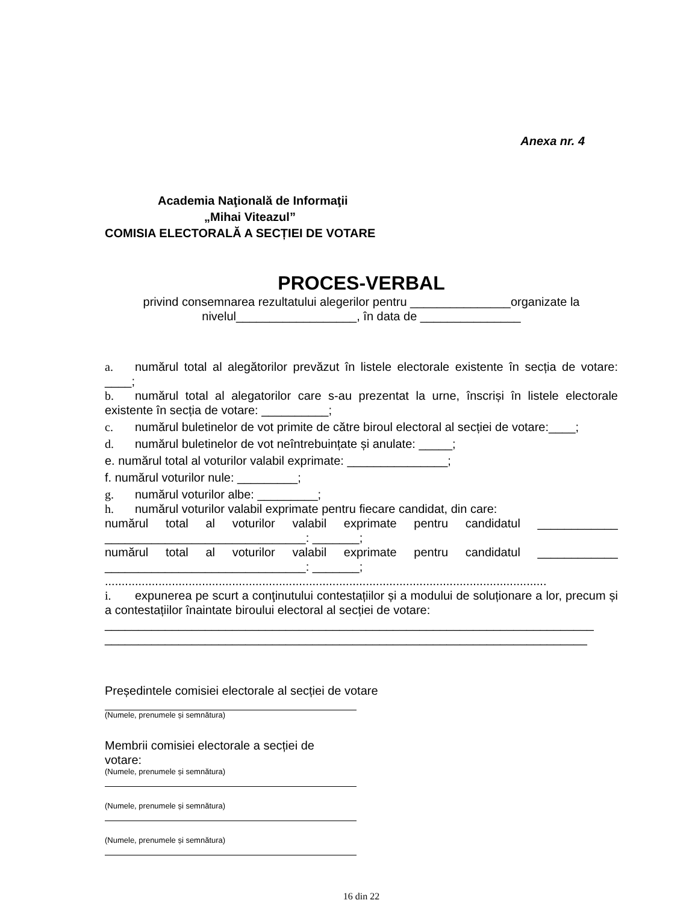Anexa nr. 4
Academia Naţională de Informaţii
„Mihai Viteazul”
COMISIA ELECTORALĂ A SECȚIEI DE VOTARE
PROCES-VERBAL
privind consemnarea rezultatului alegerilor pentru _______________organizate la
nivelul__________________, în data de _______________
a. numărul total al alegătorilor prevăzut în listele electorale existente în secția de votare: ____;
b. numărul total al alegatorilor care s-au prezentat la urne, înscriși în listele electorale existente în secția de votare: __________;
c. numărul buletinelor de vot primite de către biroul electoral al secției de votare:____;
d. numărul buletinelor de vot neîntrebuințate și anulate: _____;
e. numărul total al voturilor valabil exprimate: _______________;
f. numărul voturilor nule: _________;
g. numărul voturilor albe: _________;
h. numărul voturilor valabil exprimate pentru fiecare candidat, din care:
numărul total al voturilor valabil exprimate pentru candidatul ____________ ______________________________: _______;
numărul total al voturilor valabil exprimate pentru candidatul ____________ ______________________________: _______;
....................................................................................................................................
i. expunerea pe scurt a conţinutului contestațiilor și a modului de soluționare a lor, precum și a contestațiilor înaintate biroului electoral al secției de votare:
_________________________________________________________________________ ________________________________________________________________________
Președintele comisiei electorale al secției de votare
(Numele, prenumele și semnătura)
Membrii comisiei electorale a secției de
votare:
(Numele, prenumele și semnătura)
(Numele, prenumele și semnătura)
(Numele, prenumele și semnătura)
16 din 22